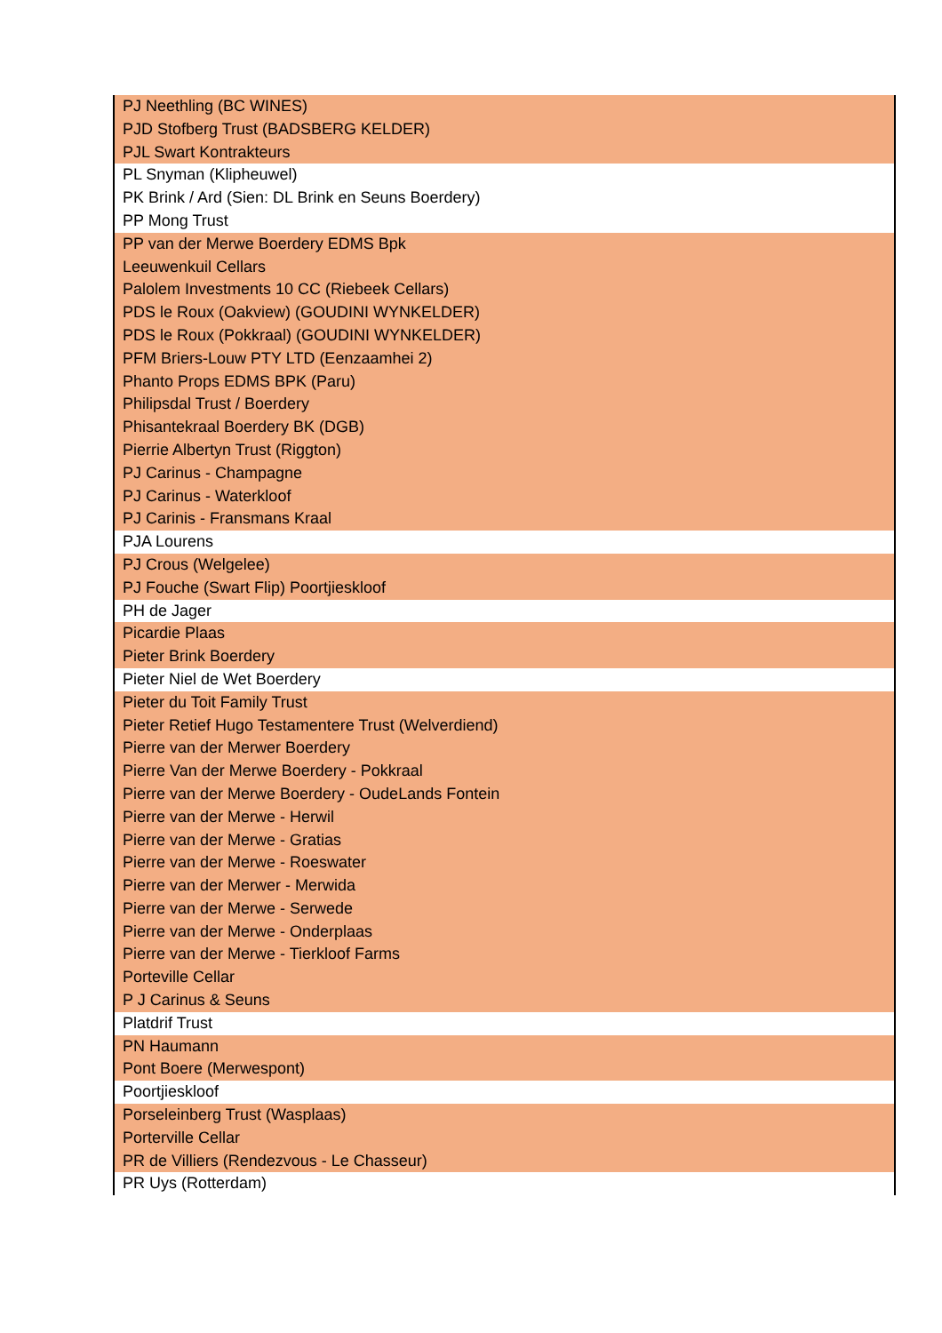| PJ Neethling (BC WINES) |
| PJD Stofberg Trust (BADSBERG KELDER) |
| PJL Swart Kontrakteurs |
| PL Snyman (Klipheuwel) |
| PK Brink / Ard (Sien: DL Brink en Seuns Boerdery) |
| PP Mong Trust |
| PP van der Merwe Boerdery EDMS Bpk |
| Leeuwenkuil Cellars |
| Palolem Investments 10 CC (Riebeek Cellars) |
| PDS le Roux (Oakview) (GOUDINI WYNKELDER) |
| PDS le Roux (Pokkraal) (GOUDINI WYNKELDER) |
| PFM Briers-Louw PTY LTD (Eenzaamhei 2) |
| Phanto Props EDMS BPK (Paru) |
| Philipsdal Trust / Boerdery |
| Phisantekraal Boerdery BK (DGB) |
| Pierrie Albertyn Trust (Riggton) |
| PJ Carinus - Champagne |
| PJ Carinus - Waterkloof |
| PJ Carinis - Fransmans Kraal |
| PJA Lourens |
| PJ Crous (Welgelee) |
| PJ Fouche (Swart Flip) Poortjieskloof |
| PH de Jager |
| Picardie Plaas |
| Pieter Brink Boerdery |
| Pieter Niel de Wet Boerdery |
| Pieter du Toit Family Trust |
| Pieter Retief Hugo Testamentere Trust (Welverdiend) |
| Pierre van der Merwer Boerdery |
| Pierre Van der Merwe Boerdery - Pokkraal |
| Pierre van der Merwe Boerdery - OudeLands Fontein |
| Pierre van der Merwe - Herwil |
| Pierre van der Merwe - Gratias |
| Pierre van der Merwe - Roeswater |
| Pierre van der Merwer - Merwida |
| Pierre van der Merwe - Serwede |
| Pierre van der Merwe - Onderplaas |
| Pierre van der Merwe - Tierkloof Farms |
| Porteville Cellar |
| P J Carinus & Seuns |
| Platdrif Trust |
| PN Haumann |
| Pont Boere (Merwespont) |
| Poortjieskloof |
| Porseleinberg Trust (Wasplaas) |
| Porterville Cellar |
| PR de Villiers (Rendezvous - Le Chasseur) |
| PR Uys (Rotterdam) |